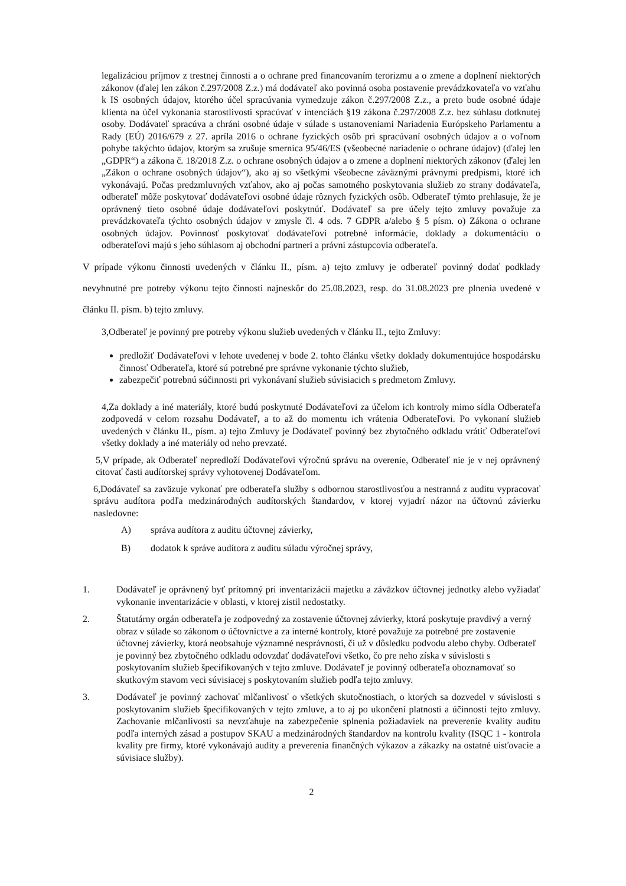legalizáciou príjmov z trestnej činnosti a o ochrane pred financovaním terorizmu a o zmene a doplnení niektorých zákonov (ďalej len zákon č.297/2008 Z.z.) má dodávateľ ako povinná osoba postavenie prevádzkovateľa vo vzťahu k IS osobných údajov, ktorého účel spracúvania vymedzuje zákon č.297/2008 Z.z., a preto bude osobné údaje klienta na účel vykonania starostlivosti spracúvať v intenciách §19 zákona č.297/2008 Z.z. bez súhlasu dotknutej osoby. Dodávateľ spracúva a chráni osobné údaje v súlade s ustanoveniami Nariadenia Európskeho Parlamentu a Rady (EÚ) 2016/679 z 27. apríla 2016 o ochrane fyzických osôb pri spracúvaní osobných údajov a o voľnom pohybe takýchto údajov, ktorým sa zrušuje smernica 95/46/ES (všeobecné nariadenie o ochrane údajov) (ďalej len „GDPR“) a zákona č. 18/2018 Z.z. o ochrane osobných údajov a o zmene a doplnení niektorých zákonov (ďalej len „Zákon o ochrane osobných údajov“), ako aj so všetkými všeobecne záväznými právnymi predpismi, ktoré ich vykonávajú. Počas predzmluvných vzťahov, ako aj počas samotného poskytovania služieb zo strany dodávateľa, odberateľ môže poskytovať dodávateľovi osobné údaje rôznych fyzických osôb. Odberateľ týmto prehlasuje, že je oprávnený tieto osobné údaje dodávateľovi poskytnúť. Dodávateľ sa pre účely tejto zmluvy považuje za prevádzkovateľa týchto osobných údajov v zmysle čl. 4 ods. 7 GDPR a/alebo § 5 písm. o) Zákona o ochrane osobných údajov. Povinnosť poskytovať dodávateľovi potrebné informácie, doklady a dokumentáciu o odberateľovi majú s jeho súhlasom aj obchodní partneri a právni zástupcovia odberateľa.
V prípade výkonu činnosti uvedených v článku II., písm. a) tejto zmluvy je odberateľ povinný dodať podklady nevyhnutné pre potreby výkonu tejto činnosti najneskôr do 25.08.2023, resp. do 31.08.2023 pre plnenia uvedené v článku II. písm. b) tejto zmluvy.
3,Odberateľ je povinný pre potreby výkonu služieb uvedených v článku II., tejto Zmluvy:
predložiť Dodávateľovi v lehote uvedenej v bode 2. tohto článku všetky doklady dokumentujúce hospodársku činnosť Odberateľa, ktoré sú potrebné pre správne vykonanie týchto služieb,
zabezpečiť potrebnú súčinnosti pri vykonávaní služieb súvisiacich s predmetom Zmluvy.
4,Za doklady a iné materiály, ktoré budú poskytnuté Dodávateľovi za účelom ich kontroly mimo sídla Odberateľa zodpovedá v celom rozsahu Dodávateľ, a to až do momentu ich vrátenia Odberateľovi. Po vykonaní služieb uvedených v článku II., písm. a) tejto Zmluvy je Dodávateľ povinný bez zbytočného odkladu vrátiť Odberateľovi všetky doklady a iné materiály od neho prevzaté.
5,V prípade, ak Odberateľ nepredloží Dodávateľovi výročnú správu na overenie, Odberateľ nie je v nej oprávnený citovať časti audítorskej správy vyhotovenej Dodávateľom.
6,Dodávateľ sa zaväzuje vykonať pre odberateľa služby s odbornou starostlivosťou a nestranná z auditu vypracovať správu audítora podľa medzinárodných audítorských štandardov, v ktorej vyjadrí názor na účtovnú závierku nasledovne:
A) správa audítora z auditu účtovnej závierky,
B) dodatok k správe audítora z auditu súladu výročnej správy,
1. Dodávateľ je oprávnený byť prítomný pri inventarizácii majetku a záväzkov účtovnej jednotky alebo vyžiadať vykonanie inventarizácie v oblasti, v ktorej zistil nedostatky.
2. Štatutárny orgán odberateľa je zodpovedný za zostavenie účtovnej závierky, ktorá poskytuje pravdivý a verný obraz v súlade so zákonom o účtovníctve a za interné kontroly, ktoré považuje za potrebné pre zostavenie účtovnej závierky, ktorá neobsahuje významné nesprávnosti, či už v dôsledku podvodu alebo chyby. Odberateľ je povinný bez zbytočného odkladu odovzdať dodávateľovi všetko, čo pre neho získa v súvislosti s poskytovaním služieb špecifikovaných v tejto zmluve. Dodávateľ je povinný odberateľa oboznamovať so skutkovým stavom veci súvisiacej s poskytovaním služieb podľa tejto zmluvy.
3. Dodávateľ je povinný zachovať mlčanlivosť o všetkých skutočnostiach, o ktorých sa dozvedel v súvislosti s poskytovaním služieb špecifikovaných v tejto zmluve, a to aj po ukončení platnosti a účinnosti tejto zmluvy. Zachovanie mlčanlivosti sa nevzťahuje na zabezpečenie splnenia požiadaviek na preverenie kvality auditu podľa interných zásad a postupov SKAU a medzinárodných štandardov na kontrolu kvality (ISQC 1 - kontrola kvality pre firmy, ktoré vykonávajú audity a preverenia finančných výkazov a zákazky na ostatné uisťovacie a súvisiace služby).
2